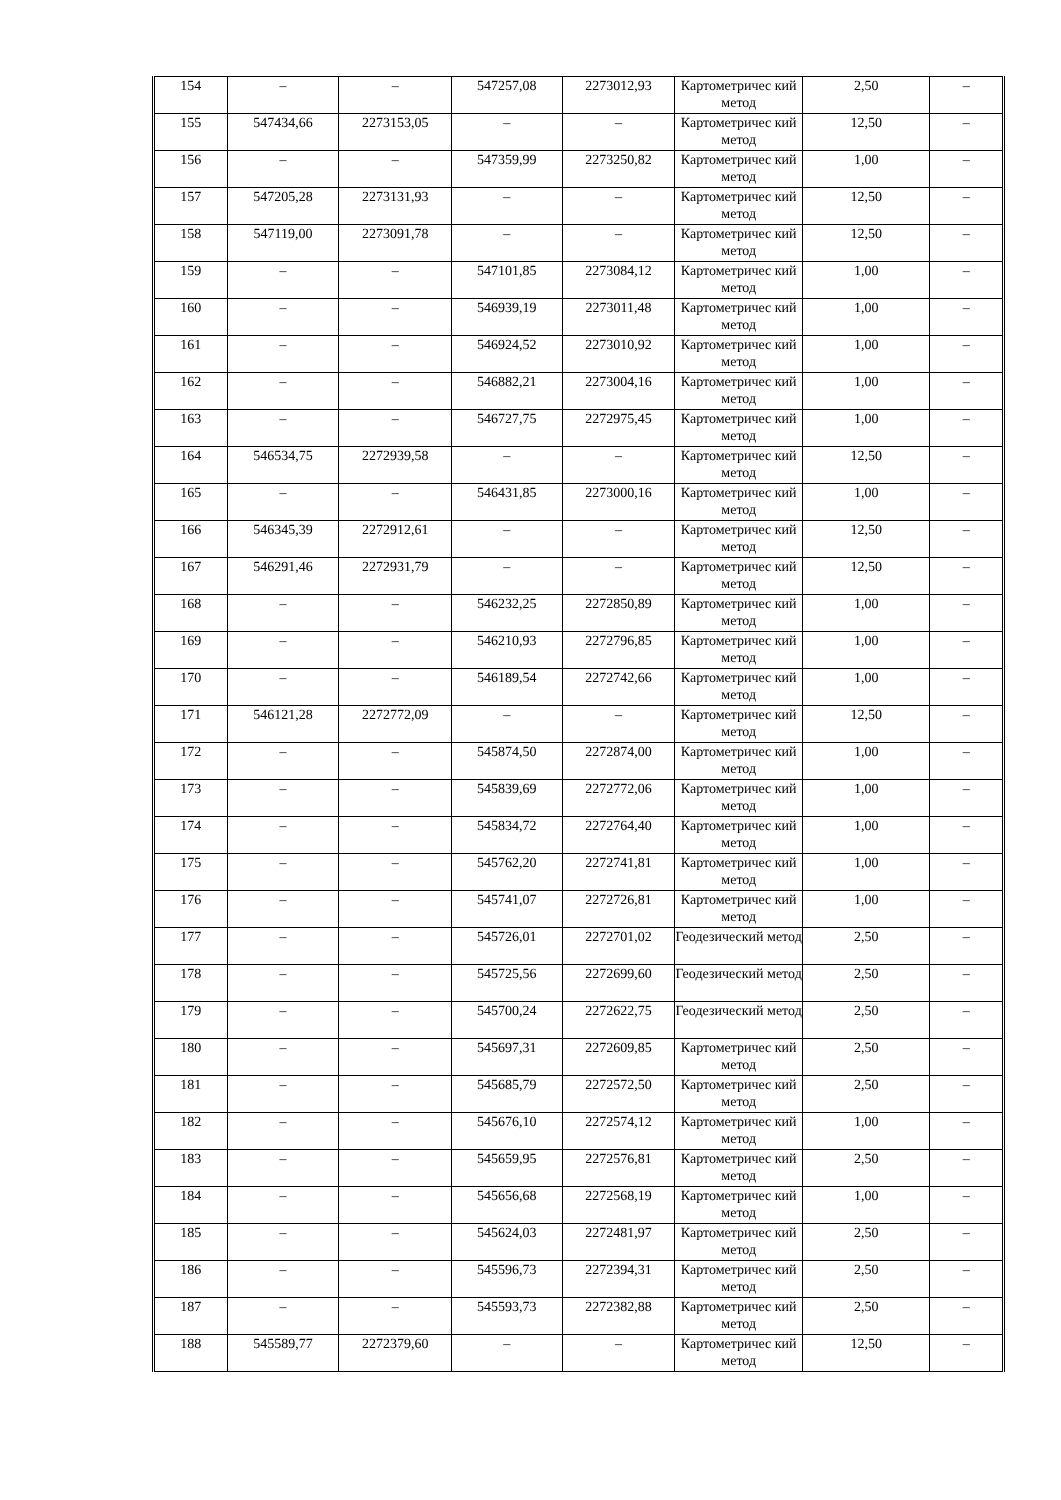| 154 | – | – | 547257,08 | 2273012,93 | Картометричес кий метод | 2,50 | – |
| 155 | 547434,66 | 2273153,05 | – | – | Картометричес кий метод | 12,50 | – |
| 156 | – | – | 547359,99 | 2273250,82 | Картометричес кий метод | 1,00 | – |
| 157 | 547205,28 | 2273131,93 | – | – | Картометричес кий метод | 12,50 | – |
| 158 | 547119,00 | 2273091,78 | – | – | Картометричес кий метод | 12,50 | – |
| 159 | – | – | 547101,85 | 2273084,12 | Картометричес кий метод | 1,00 | – |
| 160 | – | – | 546939,19 | 2273011,48 | Картометричес кий метод | 1,00 | – |
| 161 | – | – | 546924,52 | 2273010,92 | Картометричес кий метод | 1,00 | – |
| 162 | – | – | 546882,21 | 2273004,16 | Картометричес кий метод | 1,00 | – |
| 163 | – | – | 546727,75 | 2272975,45 | Картометричес кий метод | 1,00 | – |
| 164 | 546534,75 | 2272939,58 | – | – | Картометричес кий метод | 12,50 | – |
| 165 | – | – | 546431,85 | 2273000,16 | Картометричес кий метод | 1,00 | – |
| 166 | 546345,39 | 2272912,61 | – | – | Картометричес кий метод | 12,50 | – |
| 167 | 546291,46 | 2272931,79 | – | – | Картометричес кий метод | 12,50 | – |
| 168 | – | – | 546232,25 | 2272850,89 | Картометричес кий метод | 1,00 | – |
| 169 | – | – | 546210,93 | 2272796,85 | Картометричес кий метод | 1,00 | – |
| 170 | – | – | 546189,54 | 2272742,66 | Картометричес кий метод | 1,00 | – |
| 171 | 546121,28 | 2272772,09 | – | – | Картометричес кий метод | 12,50 | – |
| 172 | – | – | 545874,50 | 2272874,00 | Картометричес кий метод | 1,00 | – |
| 173 | – | – | 545839,69 | 2272772,06 | Картометричес кий метод | 1,00 | – |
| 174 | – | – | 545834,72 | 2272764,40 | Картометричес кий метод | 1,00 | – |
| 175 | – | – | 545762,20 | 2272741,81 | Картометричес кий метод | 1,00 | – |
| 176 | – | – | 545741,07 | 2272726,81 | Картометричес кий метод | 1,00 | – |
| 177 | – | – | 545726,01 | 2272701,02 | Геодезический метод | 2,50 | – |
| 178 | – | – | 545725,56 | 2272699,60 | Геодезический метод | 2,50 | – |
| 179 | – | – | 545700,24 | 2272622,75 | Геодезический метод | 2,50 | – |
| 180 | – | – | 545697,31 | 2272609,85 | Картометричес кий метод | 2,50 | – |
| 181 | – | – | 545685,79 | 2272572,50 | Картометричес кий метод | 2,50 | – |
| 182 | – | – | 545676,10 | 2272574,12 | Картометричес кий метод | 1,00 | – |
| 183 | – | – | 545659,95 | 2272576,81 | Картометричес кий метод | 2,50 | – |
| 184 | – | – | 545656,68 | 2272568,19 | Картометричес кий метод | 1,00 | – |
| 185 | – | – | 545624,03 | 2272481,97 | Картометричес кий метод | 2,50 | – |
| 186 | – | – | 545596,73 | 2272394,31 | Картометричес кий метод | 2,50 | – |
| 187 | – | – | 545593,73 | 2272382,88 | Картометричес кий метод | 2,50 | – |
| 188 | 545589,77 | 2272379,60 | – | – | Картометричес кий метод | 12,50 | – |